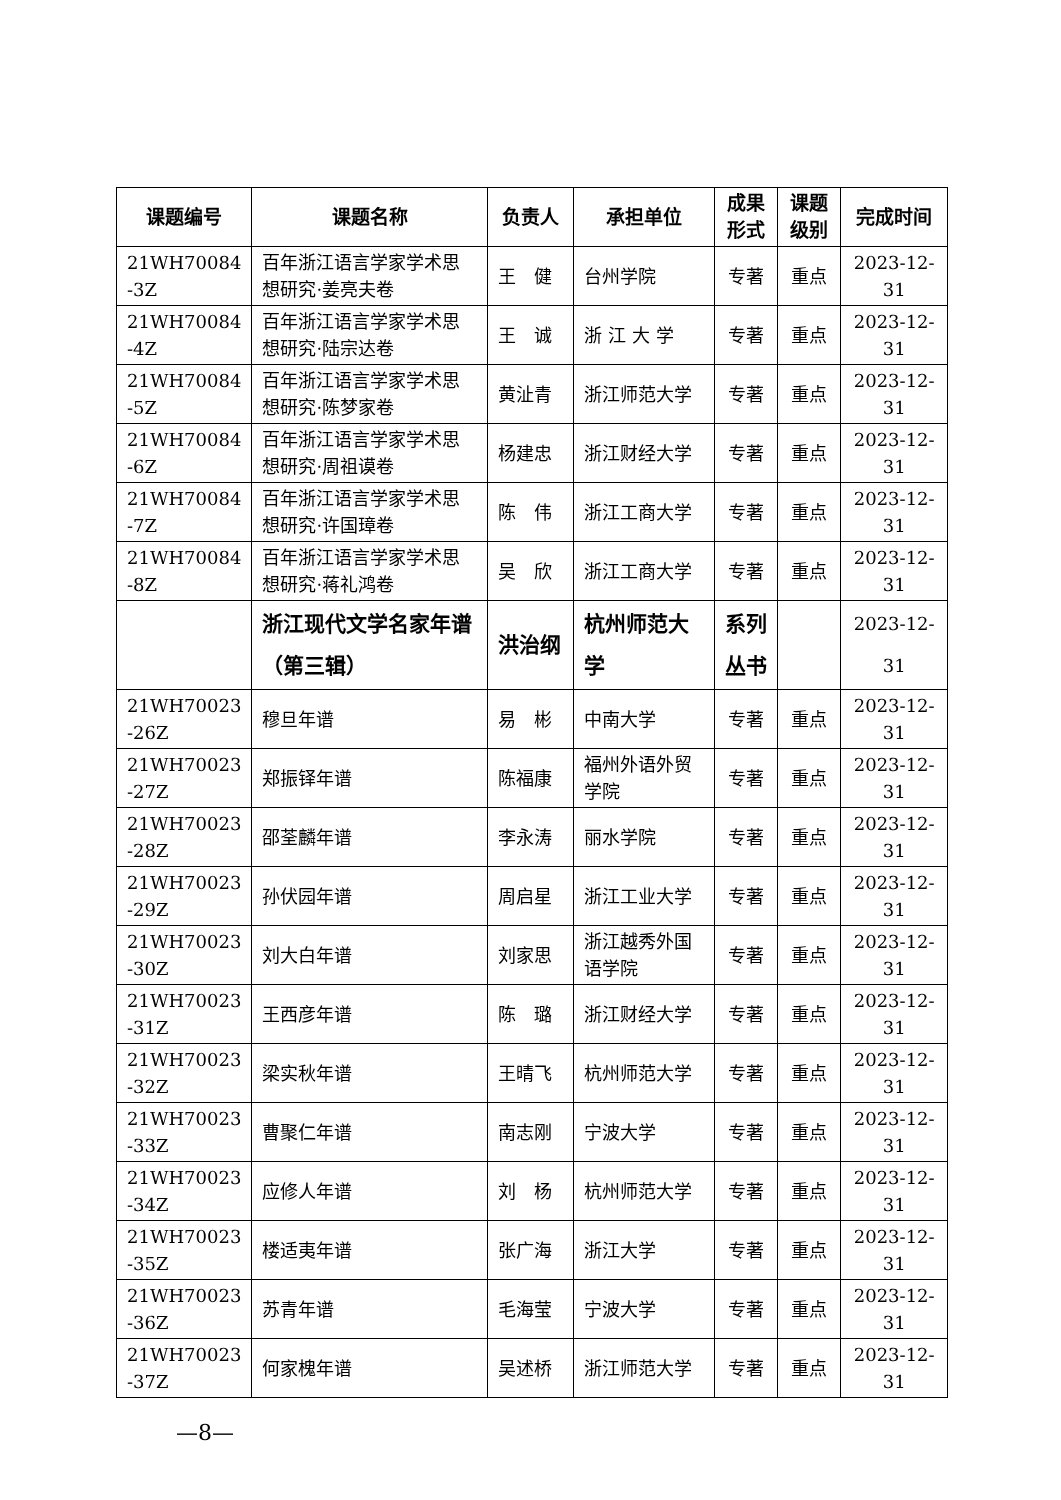| 课题编号 | 课题名称 | 负责人 | 承担单位 | 成果 形式 | 课题 级别 | 完成时间 |
| --- | --- | --- | --- | --- | --- | --- |
| 21WH70084 -3Z | 百年浙江语言学家学术思想研究·姜亮夫卷 | 王 健 | 台州学院 | 专著 | 重点 | 2023-12-31 |
| 21WH70084 -4Z | 百年浙江语言学家学术思想研究·陆宗达卷 | 王 诚 | 浙 江 大 学 | 专著 | 重点 | 2023-12-31 |
| 21WH70084 -5Z | 百年浙江语言学家学术思想研究·陈梦家卷 | 黄沚青 | 浙江师范大学 | 专著 | 重点 | 2023-12-31 |
| 21WH70084 -6Z | 百年浙江语言学家学术思想研究·周祖谟卷 | 杨建忠 | 浙江财经大学 | 专著 | 重点 | 2023-12-31 |
| 21WH70084 -7Z | 百年浙江语言学家学术思想研究·许国璋卷 | 陈 伟 | 浙江工商大学 | 专著 | 重点 | 2023-12-31 |
| 21WH70084 -8Z | 百年浙江语言学家学术思想研究·蒋礼鸿卷 | 吴 欣 | 浙江工商大学 | 专著 | 重点 | 2023-12-31 |
| | 浙江现代文学名家年谱（第三辑） | 洪治纲 | 杭州师范大学 | 系列丛书 | | 2023-12-31 |
| 21WH70023 -26Z | 穆旦年谱 | 易 彬 | 中南大学 | 专著 | 重点 | 2023-12-31 |
| 21WH70023 -27Z | 郑振铎年谱 | 陈福康 | 福州外语外贸学院 | 专著 | 重点 | 2023-12-31 |
| 21WH70023 -28Z | 邵荃麟年谱 | 李永涛 | 丽水学院 | 专著 | 重点 | 2023-12-31 |
| 21WH70023 -29Z | 孙伏园年谱 | 周启星 | 浙江工业大学 | 专著 | 重点 | 2023-12-31 |
| 21WH70023 -30Z | 刘大白年谱 | 刘家思 | 浙江越秀外国语学院 | 专著 | 重点 | 2023-12-31 |
| 21WH70023 -31Z | 王西彦年谱 | 陈 璐 | 浙江财经大学 | 专著 | 重点 | 2023-12-31 |
| 21WH70023 -32Z | 梁实秋年谱 | 王晴飞 | 杭州师范大学 | 专著 | 重点 | 2023-12-31 |
| 21WH70023 -33Z | 曹聚仁年谱 | 南志刚 | 宁波大学 | 专著 | 重点 | 2023-12-31 |
| 21WH70023 -34Z | 应修人年谱 | 刘 杨 | 杭州师范大学 | 专著 | 重点 | 2023-12-31 |
| 21WH70023 -35Z | 楼适夷年谱 | 张广海 | 浙江大学 | 专著 | 重点 | 2023-12-31 |
| 21WH70023 -36Z | 苏青年谱 | 毛海莹 | 宁波大学 | 专著 | 重点 | 2023-12-31 |
| 21WH70023 -37Z | 何家槐年谱 | 吴述桥 | 浙江师范大学 | 专著 | 重点 | 2023-12-31 |
—8—